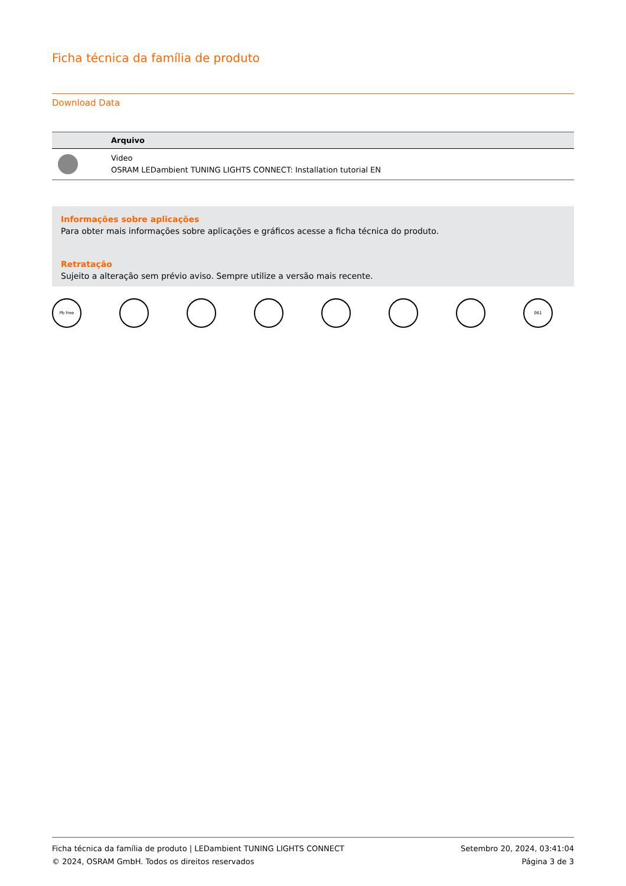Ficha técnica da família de produto
Download Data
| | Arquivo |
| --- | --- |
| | Video OSRAM LEDambient TUNING LIGHTS CONNECT: Installation tutorial EN |
Informações sobre aplicações
Para obter mais informações sobre aplicações e gráficos acesse a ficha técnica do produto.
Retratação
Sujeito a alteração sem prévio aviso. Sempre utilize a versão mais recente.
Pb free 061
Ficha técnica da família de produto | LEDambient TUNING LIGHTS CONNECT
© 2024, OSRAM GmbH. Todos os direitos reservados
Setembro 20, 2024, 03:41:04
Página 3 de 3